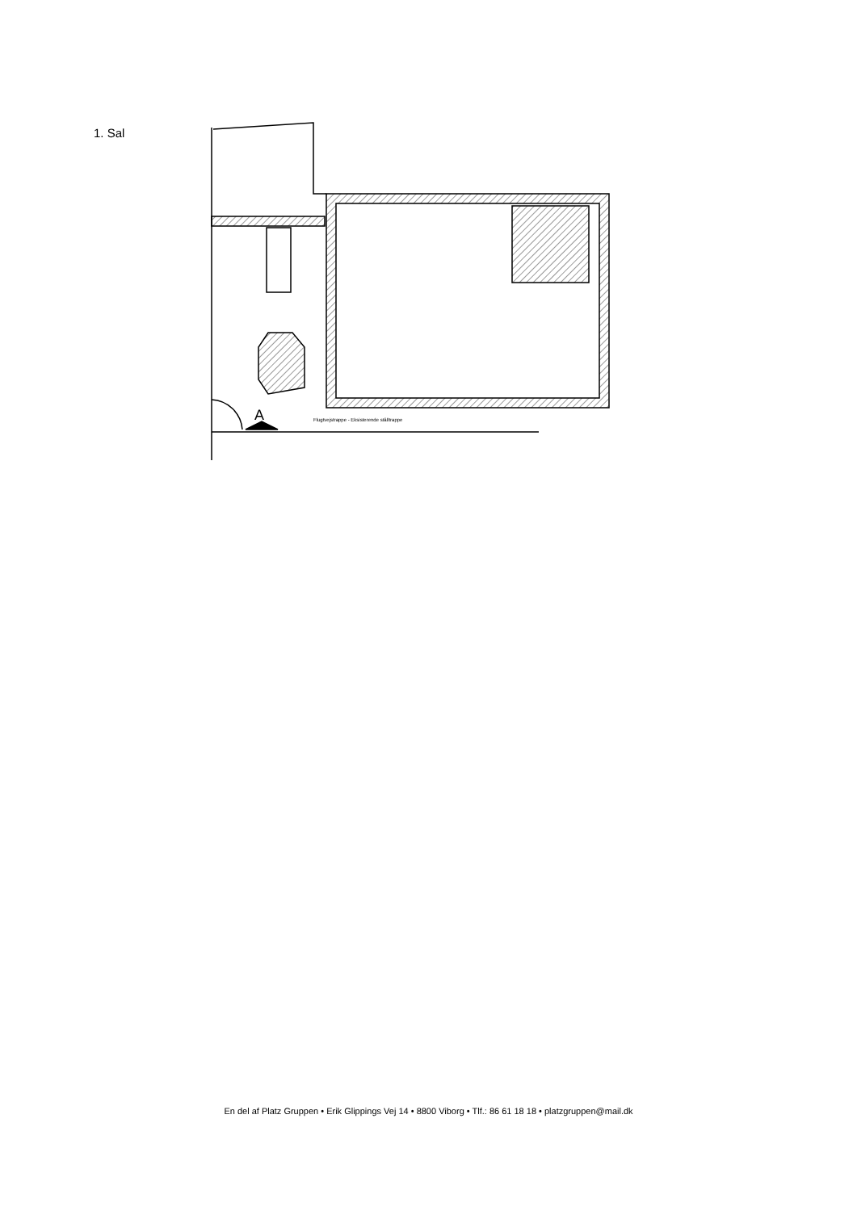1. Sal
A
Flugtvejstrappe - Eksisterende stålltrappe
En del af Platz Gruppen • Erik Glippings Vej 14 • 8800 Viborg • Tlf.: 86 61 18 18 • platzgruppen@mail.dk